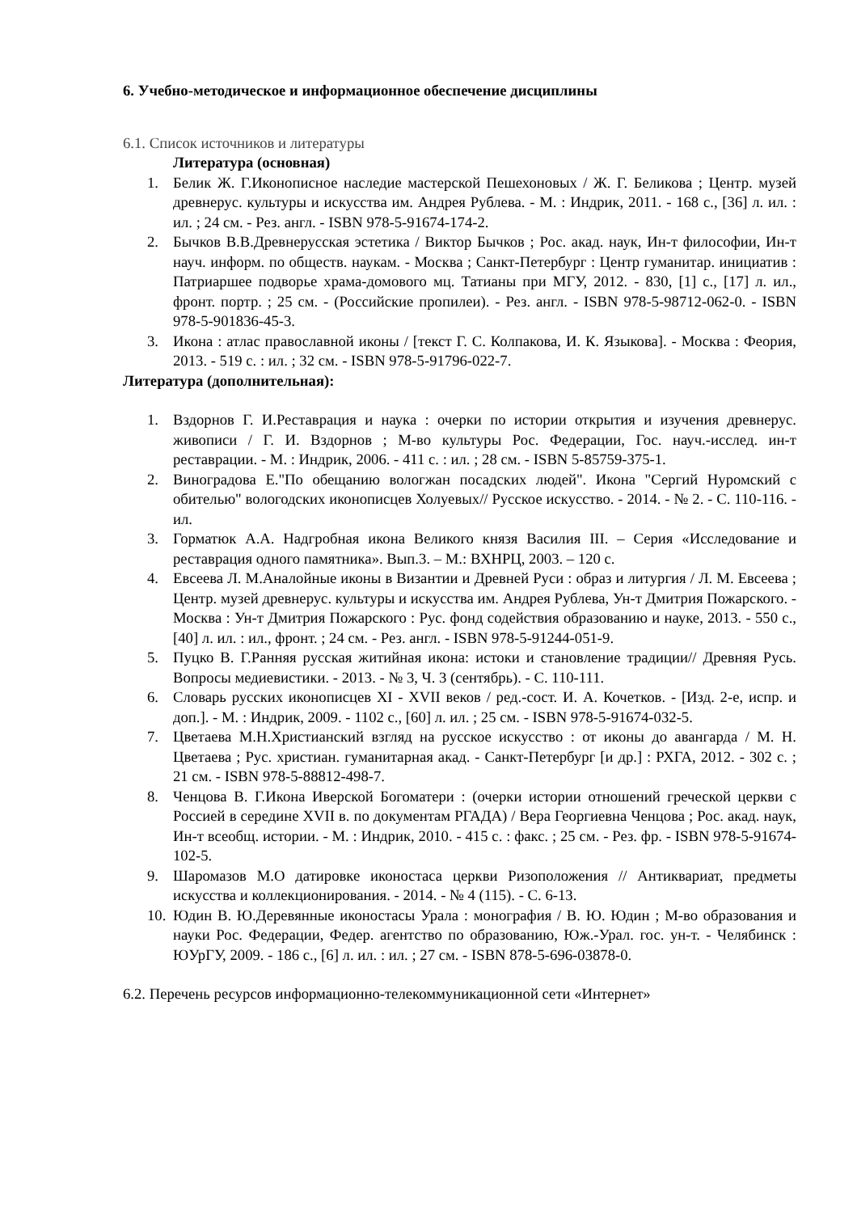6. Учебно-методическое и информационное обеспечение дисциплины
6.1. Список источников и литературы
Литература (основная)
1. Белик Ж. Г.Иконописное наследие мастерской Пешехоновых / Ж. Г. Беликова ; Центр. музей древнерус. культуры и искусства им. Андрея Рублева. - М. : Индрик, 2011. - 168 с., [36] л. ил. : ил. ; 24 см. - Рез. англ. - ISBN 978-5-91674-174-2.
2. Бычков В.В.Древнерусская эстетика / Виктор Бычков ; Рос. акад. наук, Ин-т философии, Ин-т науч. информ. по обществ. наукам. - Москва ; Санкт-Петербург : Центр гуманитар. инициатив : Патриаршее подворье храма-домового мц. Татианы при МГУ, 2012. - 830, [1] с., [17] л. ил., фронт. портр. ; 25 см. - (Российские пропилеи). - Рез. англ. - ISBN 978-5-98712-062-0. - ISBN 978-5-901836-45-3.
3. Икона : атлас православной иконы / [текст Г. С. Колпакова, И. К. Языкова]. - Москва : Феория, 2013. - 519 с. : ил. ; 32 см. - ISBN 978-5-91796-022-7.
Литература (дополнительная):
1. Вздорнов Г. И.Реставрация и наука : очерки по истории открытия и изучения древнерус. живописи / Г. И. Вздорнов ; М-во культуры Рос. Федерации, Гос. науч.-исслед. ин-т реставрации. - М. : Индрик, 2006. - 411 с. : ил. ; 28 см. - ISBN 5-85759-375-1.
2. Виноградова Е."По обещанию вологжан посадских людей". Икона "Сергий Нуромский с обителью" вологодских иконописцев Холуевых// Русское искусство. - 2014. - № 2. - С. 110-116. - ил.
3. Горматюк А.А. Надгробная икона Великого князя Василия III. – Серия «Исследование и реставрация одного памятника». Вып.3. – М.: ВХНРЦ, 2003. – 120 с.
4. Евсеева Л. М.Аналойные иконы в Византии и Древней Руси : образ и литургия / Л. М. Евсеева ; Центр. музей древнерус. культуры и искусства им. Андрея Рублева, Ун-т Дмитрия Пожарского. - Москва : Ун-т Дмитрия Пожарского : Рус. фонд содействия образованию и науке, 2013. - 550 с., [40] л. ил. : ил., фронт. ; 24 см. - Рез. англ. - ISBN 978-5-91244-051-9.
5. Пуцко В. Г.Ранняя русская житийная икона: истоки и становление традиции// Древняя Русь. Вопросы медиевистики. - 2013. - № 3, Ч. 3 (сентябрь). - С. 110-111.
6. Словарь русских иконописцев XI - XVII веков / ред.-сост. И. А. Кочетков. - [Изд. 2-е, испр. и доп.]. - М. : Индрик, 2009. - 1102 с., [60] л. ил. ; 25 см. - ISBN 978-5-91674-032-5.
7. Цветаева М.Н.Христианский взгляд на русское искусство : от иконы до авангарда / М. Н. Цветаева ; Рус. христиан. гуманитарная акад. - Санкт-Петербург [и др.] : РХГА, 2012. - 302 с. ; 21 см. - ISBN 978-5-88812-498-7.
8. Ченцова В. Г.Икона Иверской Богоматери : (очерки истории отношений греческой церкви с Россией в середине XVII в. по документам РГАДА) / Вера Георгиевна Ченцова ; Рос. акад. наук, Ин-т всеобщ. истории. - М. : Индрик, 2010. - 415 с. : факс. ; 25 см. - Рез. фр. - ISBN 978-5-91674-102-5.
9. Шаромазов М.О датировке иконостаса церкви Ризоположения // Антиквариат, предметы искусства и коллекционирования. - 2014. - № 4 (115). - С. 6-13.
10. Юдин В. Ю.Деревянные иконостасы Урала : монография / В. Ю. Юдин ; М-во образования и науки Рос. Федерации, Федер. агентство по образованию, Юж.-Урал. гос. ун-т. - Челябинск : ЮУрГУ, 2009. - 186 с., [6] л. ил. : ил. ; 27 см. - ISBN 878-5-696-03878-0.
6.2. Перечень ресурсов информационно-телекоммуникационной сети «Интернет»